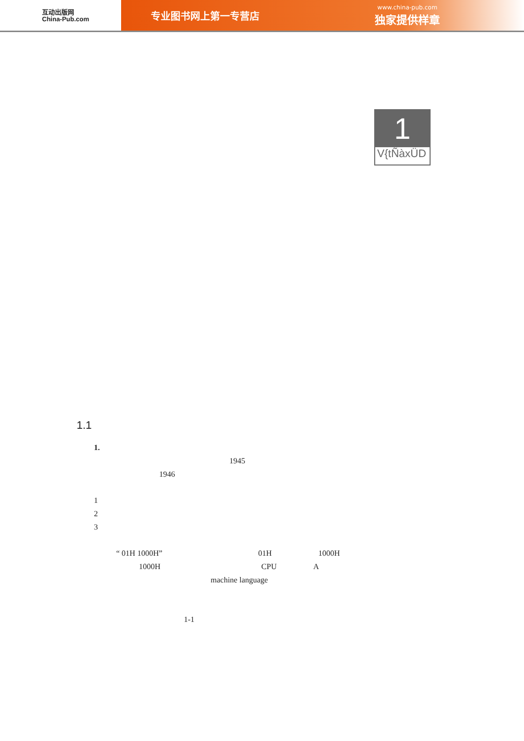互动出版网
China-Pub.com
专业图书网上第一专营店 www.china-pub.com
独家提供样章
1
V{tÑàxÜD
1.1
1.
1945
1946
1
2
3
“ 01H 1000H” 01H 1000H
1000H CPU A
machine language
1-1